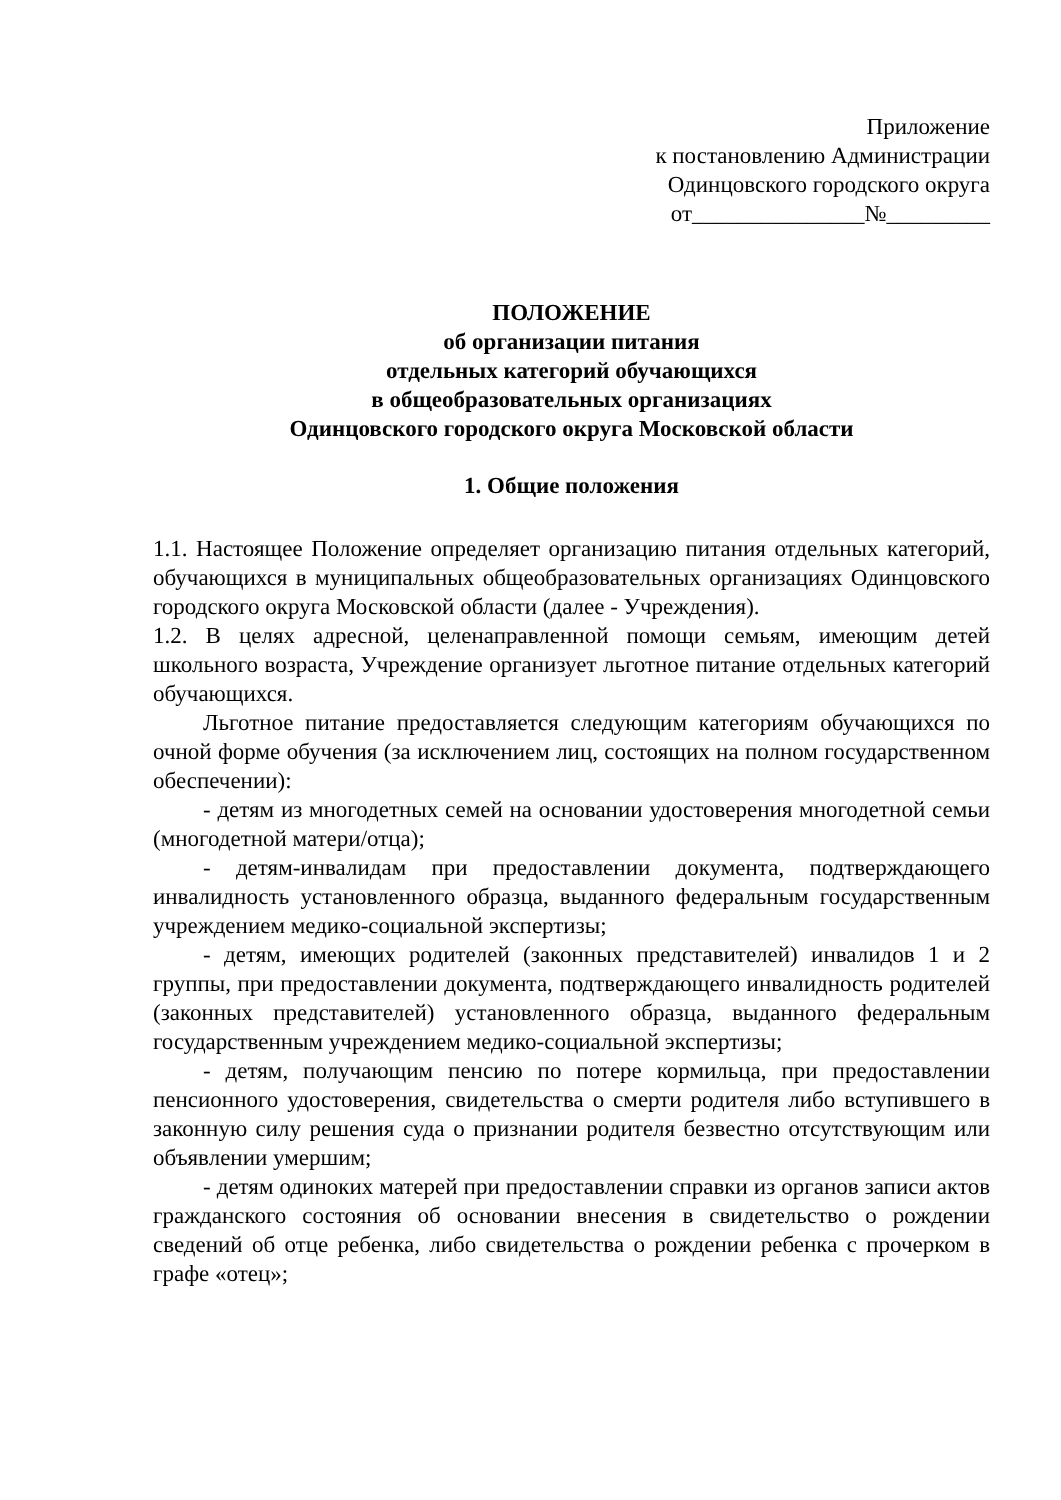Приложение
к постановлению Администрации
Одинцовского городского округа
от_______________№_________
ПОЛОЖЕНИЕ
об организации питания
отдельных категорий обучающихся
в общеобразовательных организациях
Одинцовского городского округа Московской области
1. Общие положения
1.1. Настоящее Положение определяет организацию питания отдельных категорий, обучающихся в муниципальных общеобразовательных организациях Одинцовского городского округа Московской области (далее - Учреждения).
1.2. В целях адресной, целенаправленной помощи семьям, имеющим детей школьного возраста, Учреждение организует льготное питание отдельных категорий обучающихся.
Льготное питание предоставляется следующим категориям обучающихся по очной форме обучения (за исключением лиц, состоящих на полном государственном обеспечении):
- детям из многодетных семей на основании удостоверения многодетной семьи (многодетной матери/отца);
- детям-инвалидам при предоставлении документа, подтверждающего инвалидность установленного образца, выданного федеральным государственным учреждением медико-социальной экспертизы;
- детям, имеющих родителей (законных представителей) инвалидов 1 и 2 группы, при предоставлении документа, подтверждающего инвалидность родителей (законных представителей) установленного образца, выданного федеральным государственным учреждением медико-социальной экспертизы;
- детям, получающим пенсию по потере кормильца, при предоставлении пенсионного удостоверения, свидетельства о смерти родителя либо вступившего в законную силу решения суда о признании родителя безвестно отсутствующим или объявлении умершим;
- детям одиноких матерей при предоставлении справки из органов записи актов гражданского состояния об основании внесения в свидетельство о рождении сведений об отце ребенка, либо свидетельства о рождении ребенка с прочерком в графе «отец»;